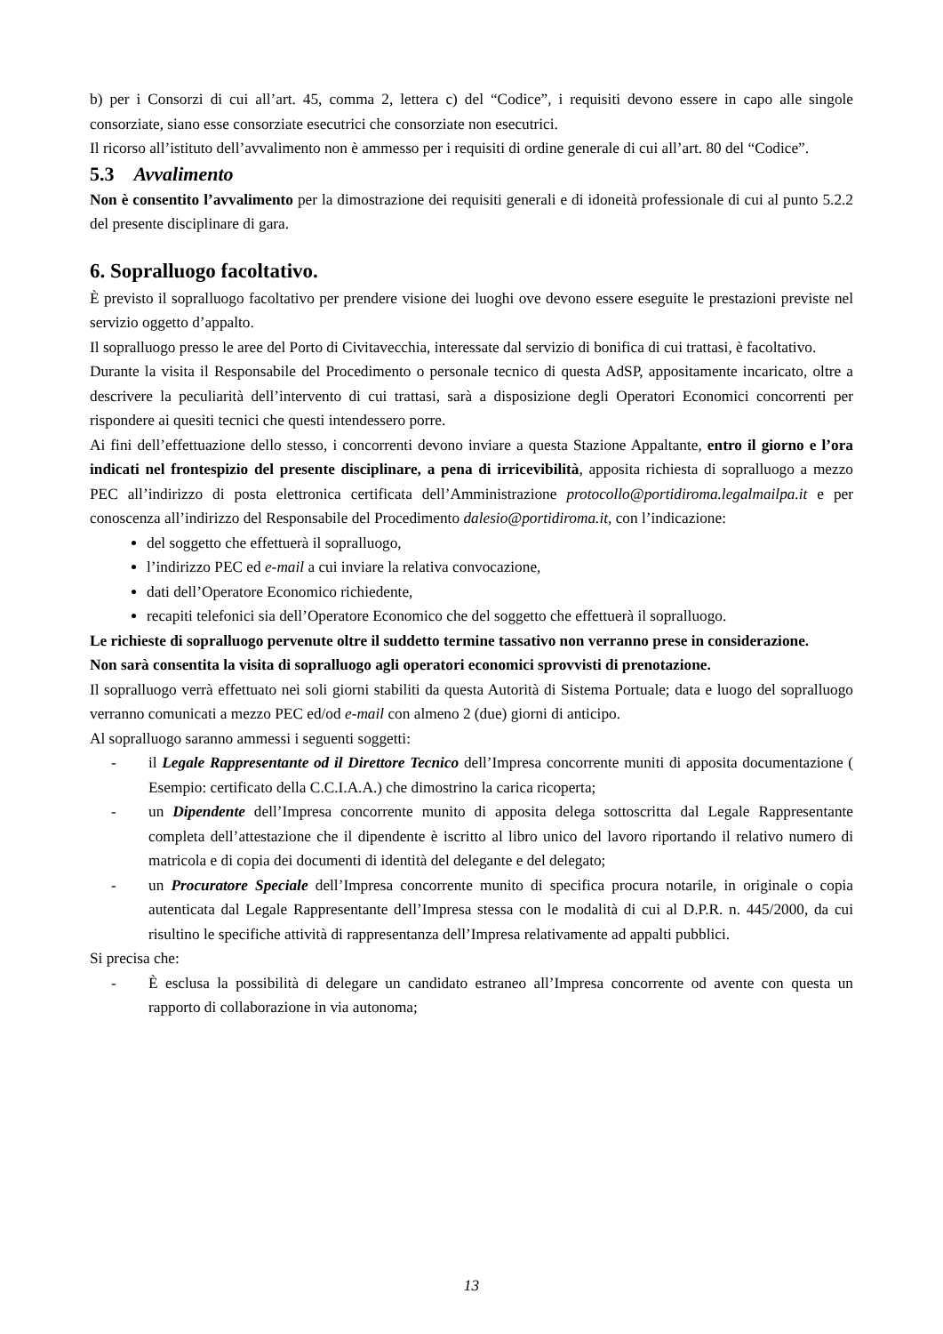b) per i Consorzi di cui all’art. 45, comma 2, lettera c) del “Codice”, i requisiti devono essere in capo alle singole consorziate, siano esse consorziate esecutrici che consorziate non esecutrici.
Il ricorso all’istituto dell’avvalimento non è ammesso per i requisiti di ordine generale di cui all’art. 80 del “Codice”.
5.3 Avvalimento
Non è consentito l’avvalimento per la dimostrazione dei requisiti generali e di idoneità professionale di cui al punto 5.2.2 del presente disciplinare di gara.
6. Sopralluogo facoltativo.
È previsto il sopralluogo facoltativo per prendere visione dei luoghi ove devono essere eseguite le prestazioni previste nel servizio oggetto d’appalto.
Il sopralluogo presso le aree del Porto di Civitavecchia, interessate dal servizio di bonifica di cui trattasi, è facoltativo.
Durante la visita il Responsabile del Procedimento o personale tecnico di questa AdSP, appositamente incaricato, oltre a descrivere la peculiarità dell’intervento di cui trattasi, sarà a disposizione degli Operatori Economici concorrenti per rispondere ai quesiti tecnici che questi intendessero porre.
Ai fini dell’effettuazione dello stesso, i concorrenti devono inviare a questa Stazione Appaltante, entro il giorno e l’ora indicati nel frontespizio del presente disciplinare, a pena di irricevibilità, apposita richiesta di sopralluogo a mezzo PEC all’indirizzo di posta elettronica certificata dell’Amministrazione protocollo@portidiroma.legalmailpa.it e per conoscenza all’indirizzo del Responsabile del Procedimento dalesio@portidiroma.it, con l’indicazione:
del soggetto che effettuerà il sopralluogo,
l’indirizzo PEC ed e-mail a cui inviare la relativa convocazione,
dati dell’Operatore Economico richiedente,
recapiti telefonici sia dell’Operatore Economico che del soggetto che effettuerà il sopralluogo.
Le richieste di sopralluogo pervenute oltre il suddetto termine tassativo non verranno prese in considerazione.
Non sarà consentita la visita di sopralluogo agli operatori economici sprovvisti di prenotazione.
Il sopralluogo verrà effettuato nei soli giorni stabiliti da questa Autorità di Sistema Portuale; data e luogo del sopralluogo verranno comunicati a mezzo PEC ed/od e-mail con almeno 2 (due) giorni di anticipo.
Al sopralluogo saranno ammessi i seguenti soggetti:
- il Legale Rappresentante od il Direttore Tecnico dell’Impresa concorrente muniti di apposita documentazione ( Esempio: certificato della C.C.I.A.A.) che dimostrino la carica ricoperta;
- un Dipendente dell’Impresa concorrente munito di apposita delega sottoscritta dal Legale Rappresentante completa dell’attestazione che il dipendente è iscritto al libro unico del lavoro riportando il relativo numero di matricola e di copia dei documenti di identità del delegante e del delegato;
- un Procuratore Speciale dell’Impresa concorrente munito di specifica procura notarile, in originale o copia autenticata dal Legale Rappresentante dell’Impresa stessa con le modalità di cui al D.P.R. n. 445/2000, da cui risultino le specifiche attività di rappresentanza dell’Impresa relativamente ad appalti pubblici.
Si precisa che:
- È esclusa la possibilità di delegare un candidato estraneo all’Impresa concorrente od avente con questa un rapporto di collaborazione in via autonoma;
13